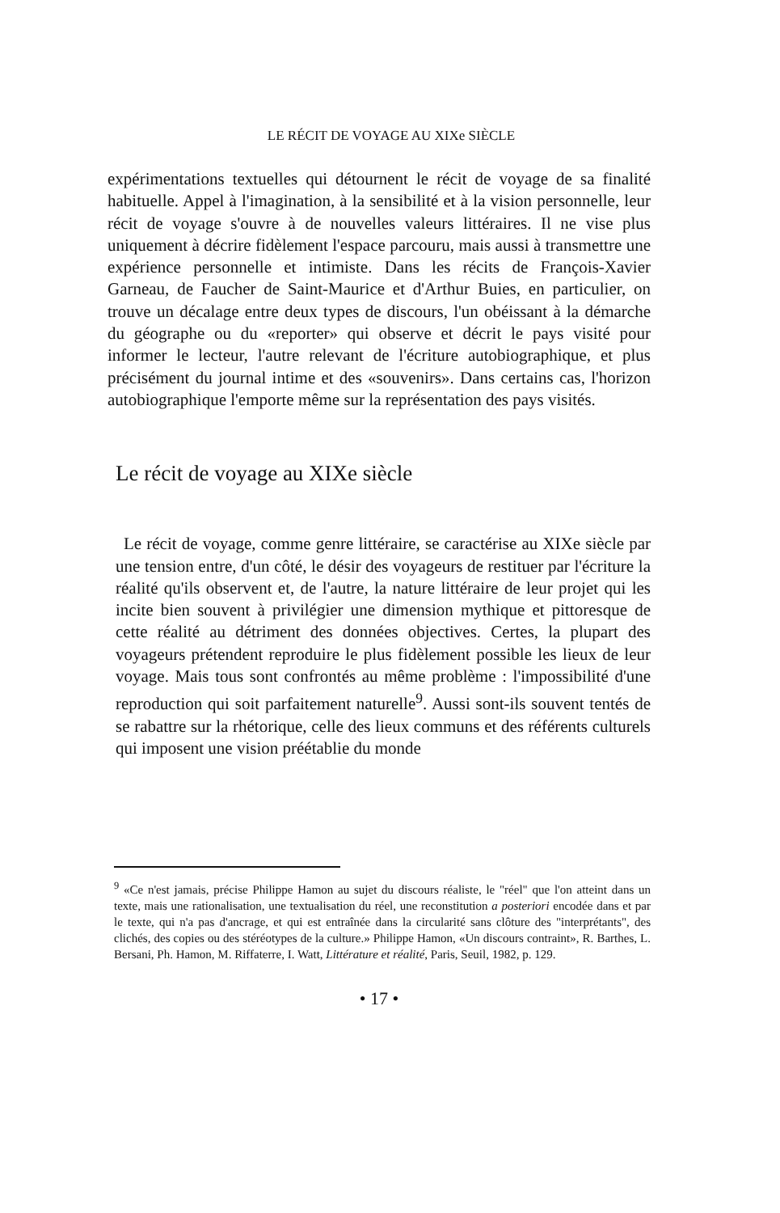LE RÉCIT DE VOYAGE AU XIXe SIÈCLE
expérimentations textuelles qui détournent le récit de voyage de sa finalité habituelle. Appel à l'imagination, à la sensibilité et à la vision personnelle, leur récit de voyage s'ouvre à de nouvelles valeurs littéraires. Il ne vise plus uniquement à décrire fidèlement l'espace parcouru, mais aussi à transmettre une expérience personnelle et intimiste. Dans les récits de François-Xavier Garneau, de Faucher de Saint-Maurice et d'Arthur Buies, en particulier, on trouve un décalage entre deux types de discours, l'un obéissant à la démarche du géographe ou du «reporter» qui observe et décrit le pays visité pour informer le lecteur, l'autre relevant de l'écriture autobiographique, et plus précisément du journal intime et des «souvenirs». Dans certains cas, l'horizon autobiographique l'emporte même sur la représentation des pays visités.
Le récit de voyage au XIXe siècle
Le récit de voyage, comme genre littéraire, se caractérise au XIXe siècle par une tension entre, d'un côté, le désir des voyageurs de restituer par l'écriture la réalité qu'ils observent et, de l'autre, la nature littéraire de leur projet qui les incite bien souvent à privilégier une dimension mythique et pittoresque de cette réalité au détriment des données objectives. Certes, la plupart des voyageurs prétendent reproduire le plus fidèlement possible les lieux de leur voyage. Mais tous sont confrontés au même problème : l'impossibilité d'une reproduction qui soit parfaitement naturelle<sup>9</sup>. Aussi sont-ils souvent tentés de se rabattre sur la rhétorique, celle des lieux communs et des référents culturels qui imposent une vision préétablie du monde
<sup>9</sup> «Ce n'est jamais, précise Philippe Hamon au sujet du discours réaliste, le "réel" que l'on atteint dans un texte, mais une rationalisation, une textualisation du réel, une reconstitution a posteriori encodée dans et par le texte, qui n'a pas d'ancrage, et qui est entraînée dans la circularité sans clôture des "interprétants", des clichés, des copies ou des stéréotypes de la culture.» Philippe Hamon, «Un discours contraint», R. Barthes, L. Bersani, Ph. Hamon, M. Riffaterre, I. Watt, Littérature et réalité, Paris, Seuil, 1982, p. 129.
• 17 •